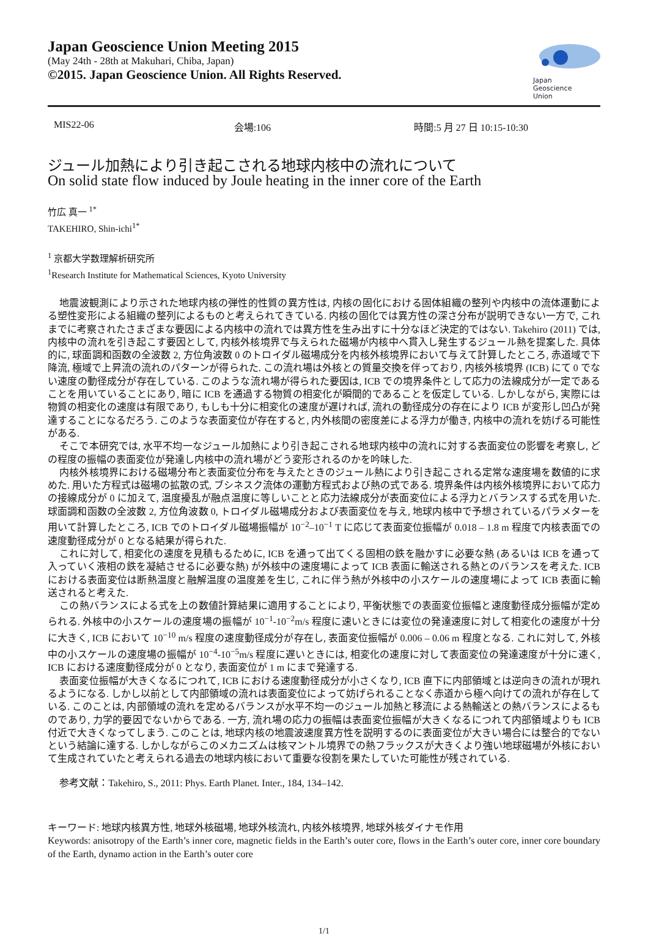Japan Geoscience Union Meeting 2015
(May 24th - 28th at Makuhari, Chiba, Japan)
©2015. Japan Geoscience Union. All Rights Reserved.
Japan
Geoscience
Union
MIS22-06 会場:106 時間:5 月 27 日 10:15-10:30
ジュール加熱により引き起こされる地球内核中の流れについて
On solid state flow induced by Joule heating in the inner core of the Earth
竹広 真一 <sup>1*</sup>
TAKEHIRO, Shin-ichi<sup>1*</sup>
<sup>1</sup> 京都大学数理解析研究所
<sup>1</sup> Research Institute for Mathematical Sciences, Kyoto University
地震波観測により示された地球内核の弾性的性質の異方性は, 内核の固化における固体組織の整列や内核中の流体運動による塑性変形による組織の整列によるものと考えられてきている. 内核の固化では異方性の深さ分布が説明できない一方で, これまでに考察されたさまざまな要因による内核中の流れでは異方性を生み出すに十分なほど決定的ではない. Takehiro (2011) では, 内核中の流れを引き起こす要因として, 内核外核境界で与えられた磁場が内核中へ貫入し発生するジュール熱を提案した. 具体的に, 球面調和函数の全波数 2, 方位角波数 0 のトロイダル磁場成分を内核外核境界において与えて計算したところ, 赤道域で下降流, 極域で上昇流の流れのパターンが得られた. この流れ場は外核との質量交換を伴っており, 内核外核境界 (ICB) にて 0 でない速度の動径成分が存在している. このような流れ場が得られた要因は, ICB での境界条件として応力の法線成分が一定であることを用いていることにあり, 暗に ICB を通過する物質の相変化が瞬間的であることを仮定している. しかしながら, 実際には物質の相変化の速度は有限であり, もしも十分に相変化の速度が遅ければ, 流れの動径成分の存在により ICB が変形し凹凸が発達することになるだろう. このような表面変位が存在すると, 内外核間の密度差による浮力が働き, 内核中の流れを妨げる可能性がある.
そこで本研究では, 水平不均一なジュール加熱により引き起こされる地球内核中の流れに対する表面変位の影響を考察し, どの程度の振幅の表面変位が発達し内核中の流れ場がどう変形されるのかを吟味した.
内核外核境界における磁場分布と表面変位分布を与えたときのジュール熱により引き起こされる定常な速度場を数値的に求めた. 用いた方程式は磁場の拡散の式, ブシネスク流体の運動方程式および熱の式である. 境界条件は内核外核境界において応力の接線成分が 0 に加えて, 温度擾乱が融点温度に等しいことと応力法線成分が表面変位による浮力とバランスする式を用いた. 球面調和函数の全波数 2, 方位角波数 0, トロイダル磁場成分および表面変位を与え, 地球内核中で予想されているパラメターを用いて計算したところ, ICB でのトロイダル磁場振幅が 10<sup>−2</sup>–10<sup>−1</sup> T に応じて表面変位振幅が 0.018 – 1.8 m 程度で内核表面での速度動径成分が 0 となる結果が得られた.
これに対して, 相変化の速度を見積もるために, ICB を通って出てくる固相の鉄を融かすに必要な熱 (あるいは ICB を通って入っていく液相の鉄を凝結させるに必要な熱) が外核中の速度場によって ICB 表面に輸送される熱とのバランスを考えた. ICB における表面変位は断熱温度と融解温度の温度差を生じ, これに伴う熱が外核中の小スケールの速度場によって ICB 表面に輸送されると考えた.
この熱バランスによる式を上の数値計算結果に適用することにより, 平衡状態での表面変位振幅と速度動径成分振幅が定められる. 外核中の小スケールの速度場の振幅が 10<sup>−1</sup>-10<sup>−2</sup>m/s 程度に速いときには変位の発達速度に対して相変化の速度が十分に大きく, ICB において 10<sup>−10</sup> m/s 程度の速度動径成分が存在し, 表面変位振幅が 0.006 – 0.06 m 程度となる. これに対して, 外核中の小スケールの速度場の振幅が 10<sup>−4</sup>-10<sup>−5</sup>m/s 程度に遅いときには, 相変化の速度に対して表面変位の発達速度が十分に速く, ICB における速度動径成分が 0 となり, 表面変位が 1 m にまで発達する.
表面変位振幅が大きくなるにつれて, ICB における速度動径成分が小さくなり, ICB 直下に内部領域とは逆向きの流れが現れるようになる. しかし以前として内部領域の流れは表面変位によって妨げられることなく赤道から極へ向けての流れが存在している. このことは, 内部領域の流れを定めるバランスが水平不均一のジュール加熱と移流による熱輸送との熱バランスによるものであり, 力学的要因でないからである. 一方, 流れ場の応力の振幅は表面変位振幅が大きくなるにつれて内部領域よりも ICB 付近で大きくなってしまう. このことは, 地球内核の地震波速度異方性を説明するのに表面変位が大きい場合には整合的でないという結論に達する. しかしながらこのメカニズムは核マントル境界での熱フラックスが大きくより強い地球磁場が外核において生成されていたと考えられる過去の地球内核において重要な役割を果たしていた可能性が残されている.
参考文献：Takehiro, S., 2011: Phys. Earth Planet. Inter., 184, 134–142.
キーワード: 地球内核異方性, 地球外核磁場, 地球外核流れ, 内核外核境界, 地球外核ダイナモ作用
Keywords: anisotropy of the Earth’s inner core, magnetic fields in the Earth’s outer core, flows in the Earth’s outer core, inner core boundary of the Earth, dynamo action in the Earth’s outer core
1/1